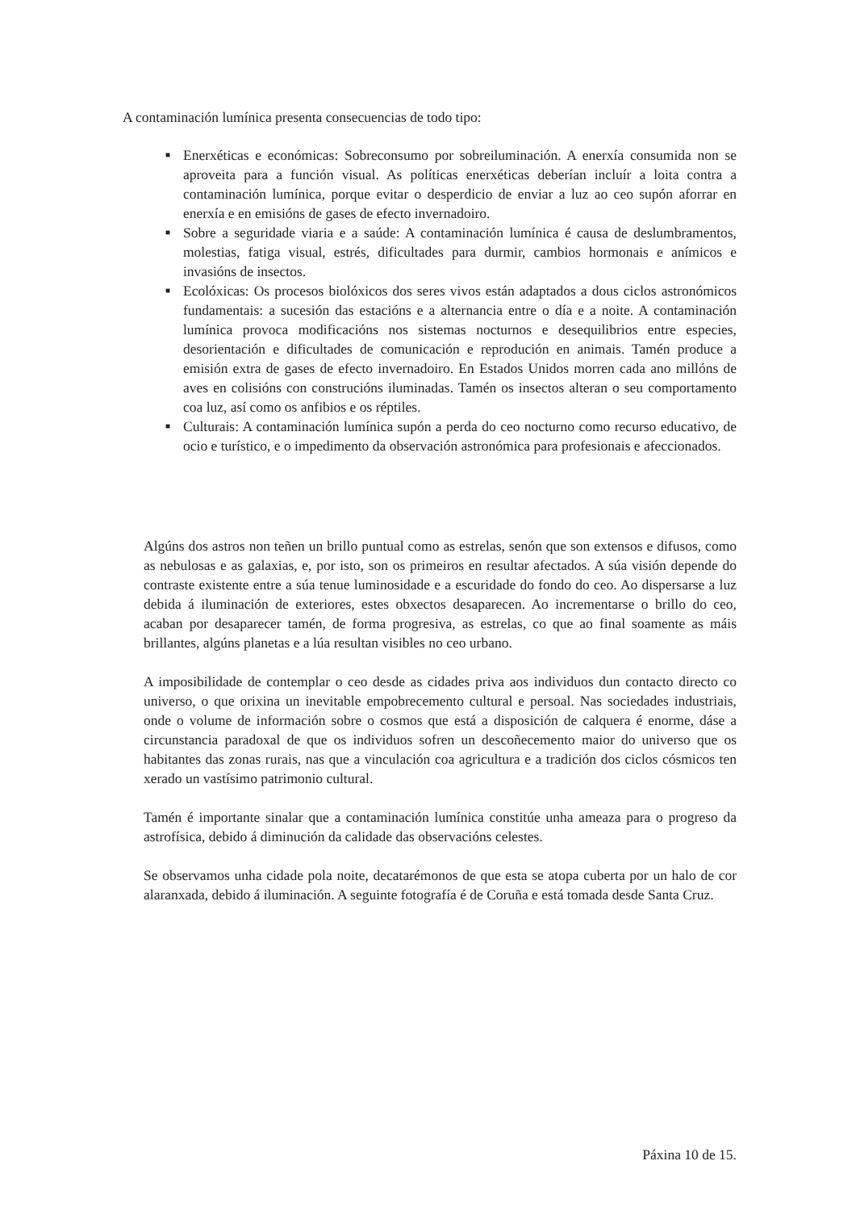A contaminación lumínica presenta consecuencias de todo tipo:
■ Enerxéticas e económicas: Sobreconsumo por sobreiluminación. A enerxía consumida non se aproveita para a función visual. As políticas enerxéticas deberían incluír a loita contra a contaminación lumínica, porque evitar o desperdicio de enviar a luz ao ceo supón aforrar en enerxía e en emisións de gases de efecto invernadoiro.
■ Sobre a seguridade viaria e a saúde: A contaminación lumínica é causa de deslumbramentos, molestias, fatiga visual, estrés, dificultades para durmir, cambios hormonais e anímicos e invasións de insectos.
■ Ecolóxicas: Os procesos biolóxicos dos seres vivos están adaptados a dous ciclos astronómicos fundamentais: a sucesión das estacións e a alternancia entre o día e a noite. A contaminación lumínica provoca modificacións nos sistemas nocturnos e desequilibrios entre especies, desorientación e dificultades de comunicación e reprodución en animais. Tamén produce a emisión extra de gases de efecto invernadoiro. En Estados Unidos morren cada ano millóns de aves en colisións con construcións iluminadas. Tamén os insectos alteran o seu comportamento coa luz, así como os anfibios e os réptiles.
■ Culturais: A contaminación lumínica supón a perda do ceo nocturno como recurso educativo, de ocio e turístico, e o impedimento da observación astronómica para profesionais e afeccionados.
Algúns dos astros non teñen un brillo puntual como as estrelas, senón que son extensos e difusos, como as nebulosas e as galaxias, e, por isto, son os primeiros en resultar afectados. A súa visión depende do contraste existente entre a súa tenue luminosidade e a escuridade do fondo do ceo. Ao dispersarse a luz debida á iluminación de exteriores, estes obxectos desaparecen. Ao incrementarse o brillo do ceo, acaban por desaparecer tamén, de forma progresiva, as estrelas, co que ao final soamente as máis brillantes, algúns planetas e a lúa resultan visibles no ceo urbano.
A imposibilidade de contemplar o ceo desde as cidades priva aos individuos dun contacto directo co universo, o que orixina un inevitable empobrecemento cultural e persoal. Nas sociedades industriais, onde o volume de información sobre o cosmos que está a disposición de calquera é enorme, dáse a circunstancia paradoxal de que os individuos sofren un descoñecemento maior do universo que os habitantes das zonas rurais, nas que a vinculación coa agricultura e a tradición dos ciclos cósmicos ten xerado un vastísimo patrimonio cultural.
Tamén é importante sinalar que a contaminación lumínica constitúe unha ameaza para o progreso da astrofísica, debido á diminución da calidade das observacións celestes.
Se observamos unha cidade pola noite, decatarémonos de que esta se atopa cuberta por un halo de cor alaranxada, debido á iluminación. A seguinte fotografía é de Coruña e está tomada desde Santa Cruz.
Páxina 10 de 15.